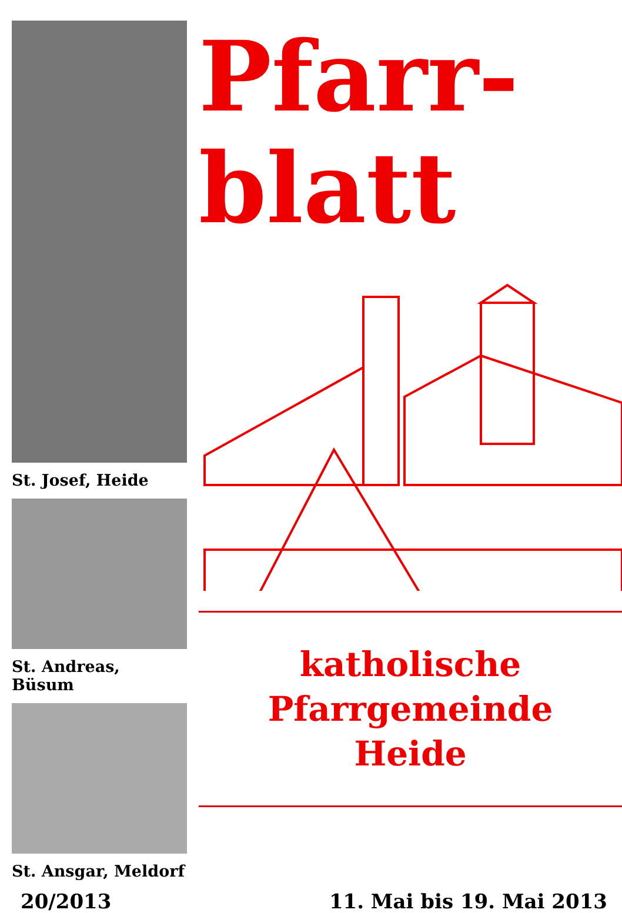St. Josef, Heide
St. Andreas, Büsum
St. Ansgar, Meldorf
Pfarr-
blatt
katholische
Pfarrgemeinde
Heide
20/2013 11. Mai bis 19. Mai 2013